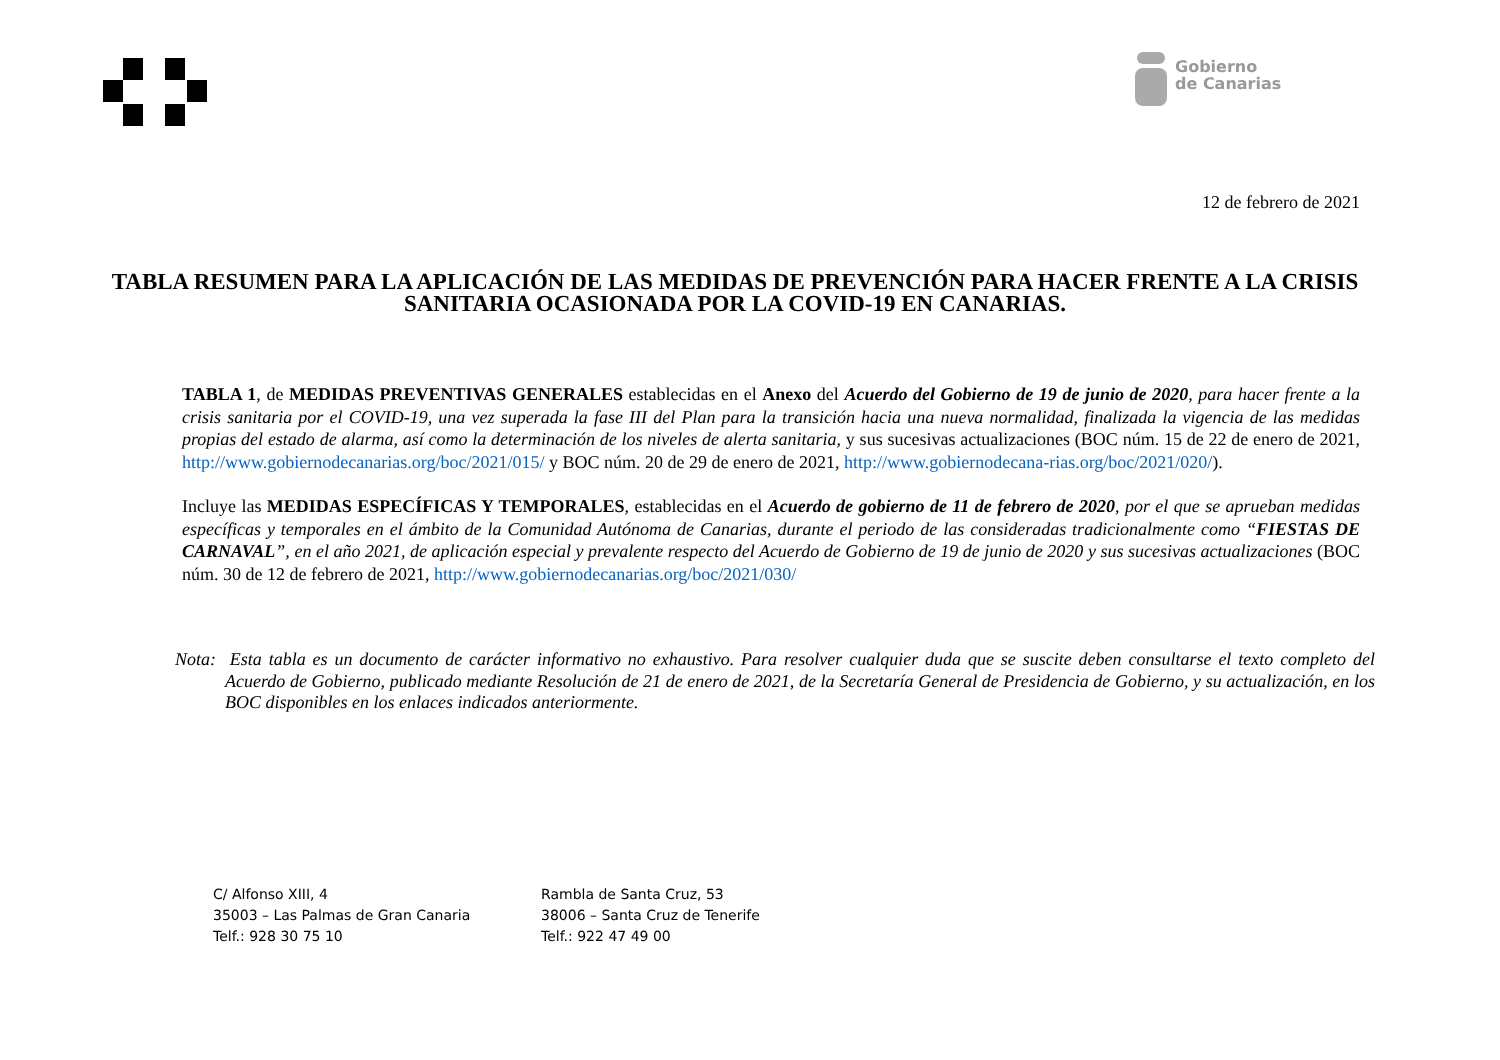Gobierno
de Canarias
12 de febrero de 2021
TABLA RESUMEN PARA LA APLICACIÓN DE LAS MEDIDAS DE PREVENCIÓN PARA HACER FRENTE A LA CRISIS SANITARIA OCASIONADA POR LA COVID-19 EN CANARIAS.
TABLA 1, de MEDIDAS PREVENTIVAS GENERALES establecidas en el Anexo del Acuerdo del Gobierno de 19 de junio de 2020, para hacer frente a la crisis sanitaria por el COVID-19, una vez superada la fase III del Plan para la transición hacia una nueva normalidad, finalizada la vigencia de las medidas propias del estado de alarma, así como la determinación de los niveles de alerta sanitaria, y sus sucesivas actualizaciones (BOC núm. 15 de 22 de enero de 2021, http://www.gobiernodecanarias.org/boc/2021/015/ y BOC núm. 20 de 29 de enero de 2021, http://www.gobiernodecana-rias.org/boc/2021/020/).
Incluye las MEDIDAS ESPECÍFICAS Y TEMPORALES, establecidas en el Acuerdo de gobierno de 11 de febrero de 2020, por el que se aprueban medidas específicas y temporales en el ámbito de la Comunidad Autónoma de Canarias, durante el periodo de las consideradas tradicionalmente como “FIESTAS DE CARNAVAL”, en el año 2021, de aplicación especial y prevalente respecto del Acuerdo de Gobierno de 19 de junio de 2020 y sus sucesivas actualizaciones (BOC núm. 30 de 12 de febrero de 2021, http://www.gobiernodecanarias.org/boc/2021/030/
Nota: Esta tabla es un documento de carácter informativo no exhaustivo. Para resolver cualquier duda que se suscite deben consultarse el texto completo del Acuerdo de Gobierno, publicado mediante Resolución de 21 de enero de 2021, de la Secretaría General de Presidencia de Gobierno, y su actualización, en los BOC disponibles en los enlaces indicados anteriormente.
C/ Alfonso XIII, 4
35003 – Las Palmas de Gran Canaria
Telf.: 928 30 75 10
Rambla de Santa Cruz, 53
38006 – Santa Cruz de Tenerife
Telf.: 922 47 49 00